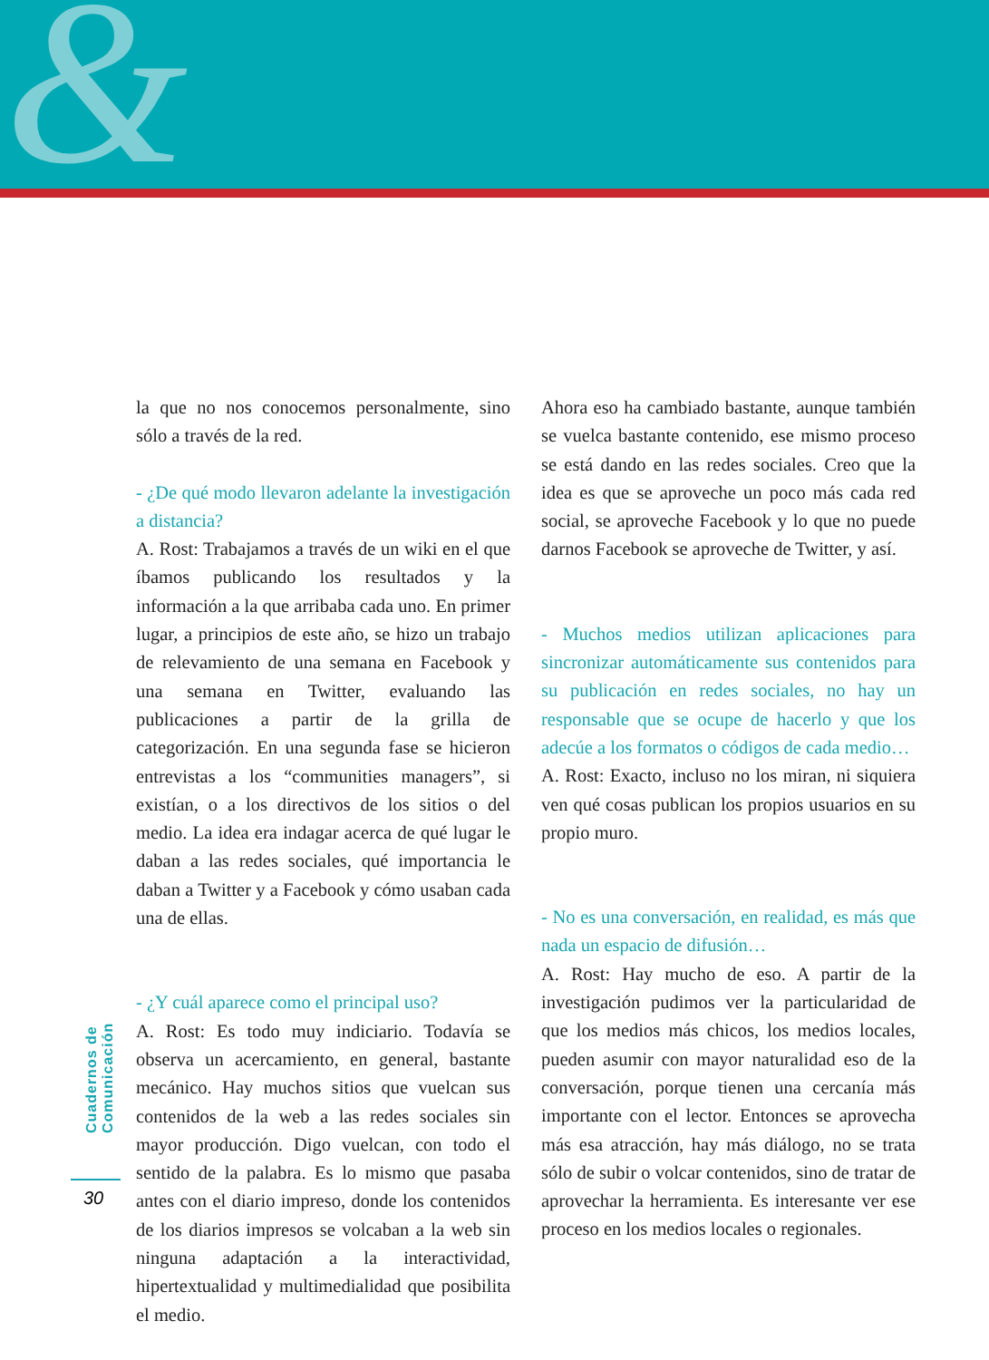&
la que no nos conocemos personalmente, sino sólo a través de la red.
- ¿De qué modo llevaron adelante la investigación a distancia?
A. Rost: Trabajamos a través de un wiki en el que íbamos publicando los resultados y la información a la que arribaba cada uno. En primer lugar, a principios de este año, se hizo un trabajo de relevamiento de una semana en Facebook y una semana en Twitter, evaluando las publicaciones a partir de la grilla de categorización. En una segunda fase se hicieron entrevistas a los “communities managers”, si existían, o a los directivos de los sitios o del medio. La idea era indagar acerca de qué lugar le daban a las redes sociales, qué importancia le daban a Twitter y a Facebook y cómo usaban cada una de ellas.
- ¿Y cuál aparece como el principal uso?
A. Rost: Es todo muy indiciario. Todavía se observa un acercamiento, en general, bastante mecánico. Hay muchos sitios que vuelcan sus contenidos de la web a las redes sociales sin mayor producción. Digo vuelcan, con todo el sentido de la palabra. Es lo mismo que pasaba antes con el diario impreso, donde los contenidos de los diarios impresos se volcaban a la web sin ninguna adaptación a la interactividad, hipertextualidad y multimedialidad que posibilita el medio.
Ahora eso ha cambiado bastante, aunque también se vuelca bastante contenido, ese mismo proceso se está dando en las redes sociales. Creo que la idea es que se aproveche un poco más cada red social, se aproveche Facebook y lo que no puede darnos Facebook se aproveche de Twitter, y así.
- Muchos medios utilizan aplicaciones para sincronizar automáticamente sus contenidos para su publicación en redes sociales, no hay un responsable que se ocupe de hacerlo y que los adecúe a los formatos o códigos de cada medio…
A. Rost: Exacto, incluso no los miran, ni siquiera ven qué cosas publican los propios usuarios en su propio muro.
- No es una conversación, en realidad, es más que nada un espacio de difusión…
A. Rost: Hay mucho de eso. A partir de la investigación pudimos ver la particularidad de que los medios más chicos, los medios locales, pueden asumir con mayor naturalidad eso de la conversación, porque tienen una cercanía más importante con el lector. Entonces se aprovecha más esa atracción, hay más diálogo, no se trata sólo de subir o volcar contenidos, sino de tratar de aprovechar la herramienta. Es interesante ver ese proceso en los medios locales o regionales.
Cuadernos de Comunicación
30